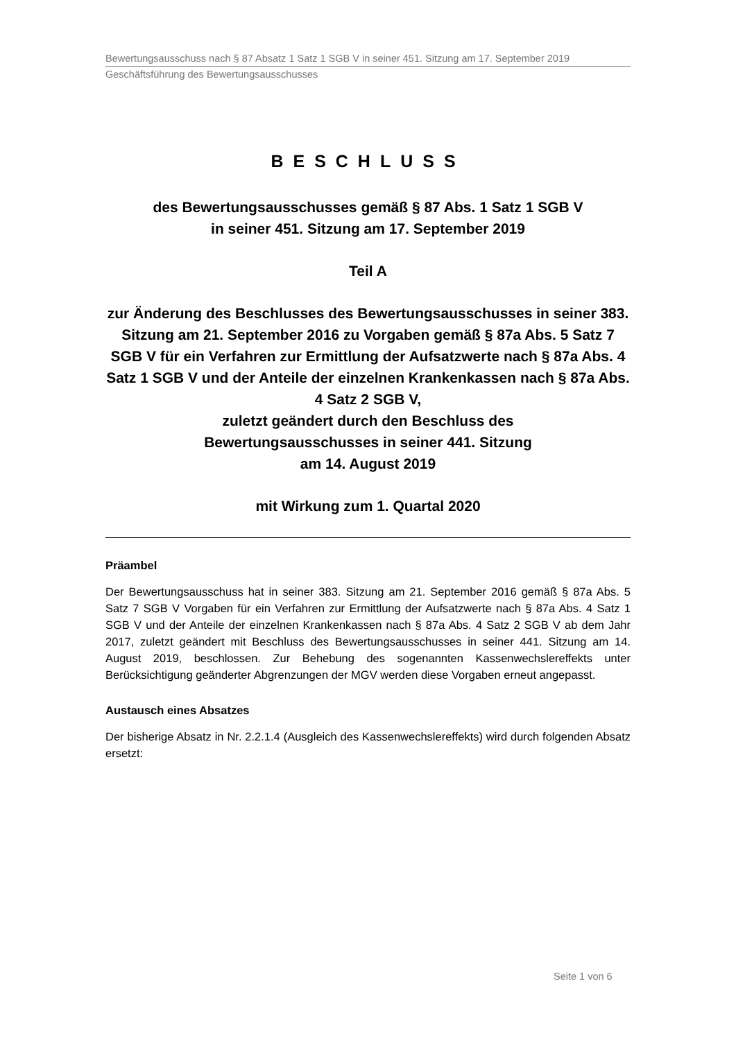Bewertungsausschuss nach § 87 Absatz 1 Satz 1 SGB V in seiner 451. Sitzung am 17. September 2019
Geschäftsführung des Bewertungsausschusses
BESCHLUSS
des Bewertungsausschusses gemäß § 87 Abs. 1 Satz 1 SGB V
in seiner 451. Sitzung am 17. September 2019
Teil A
zur Änderung des Beschlusses des Bewertungsausschusses in seiner 383. Sitzung am 21. September 2016 zu Vorgaben gemäß § 87a Abs. 5 Satz 7 SGB V für ein Verfahren zur Ermittlung der Aufsatzwerte nach § 87a Abs. 4 Satz 1 SGB V und der Anteile der einzelnen Krankenkassen nach § 87a Abs. 4 Satz 2 SGB V,
zuletzt geändert durch den Beschluss des
Bewertungsausschusses in seiner 441. Sitzung
am 14. August 2019
mit Wirkung zum 1. Quartal 2020
Präambel
Der Bewertungsausschuss hat in seiner 383. Sitzung am 21. September 2016 gemäß § 87a Abs. 5 Satz 7 SGB V Vorgaben für ein Verfahren zur Ermittlung der Aufsatzwerte nach § 87a Abs. 4 Satz 1 SGB V und der Anteile der einzelnen Krankenkassen nach § 87a Abs. 4 Satz 2 SGB V ab dem Jahr 2017, zuletzt geändert mit Beschluss des Bewertungsausschusses in seiner 441. Sitzung am 14. August 2019, beschlossen. Zur Behebung des sogenannten Kassenwechslereffekts unter Berücksichtigung geänderter Abgrenzungen der MGV werden diese Vorgaben erneut angepasst.
Austausch eines Absatzes
Der bisherige Absatz in Nr. 2.2.1.4 (Ausgleich des Kassenwechslereffekts) wird durch folgenden Absatz ersetzt:
Seite 1 von 6